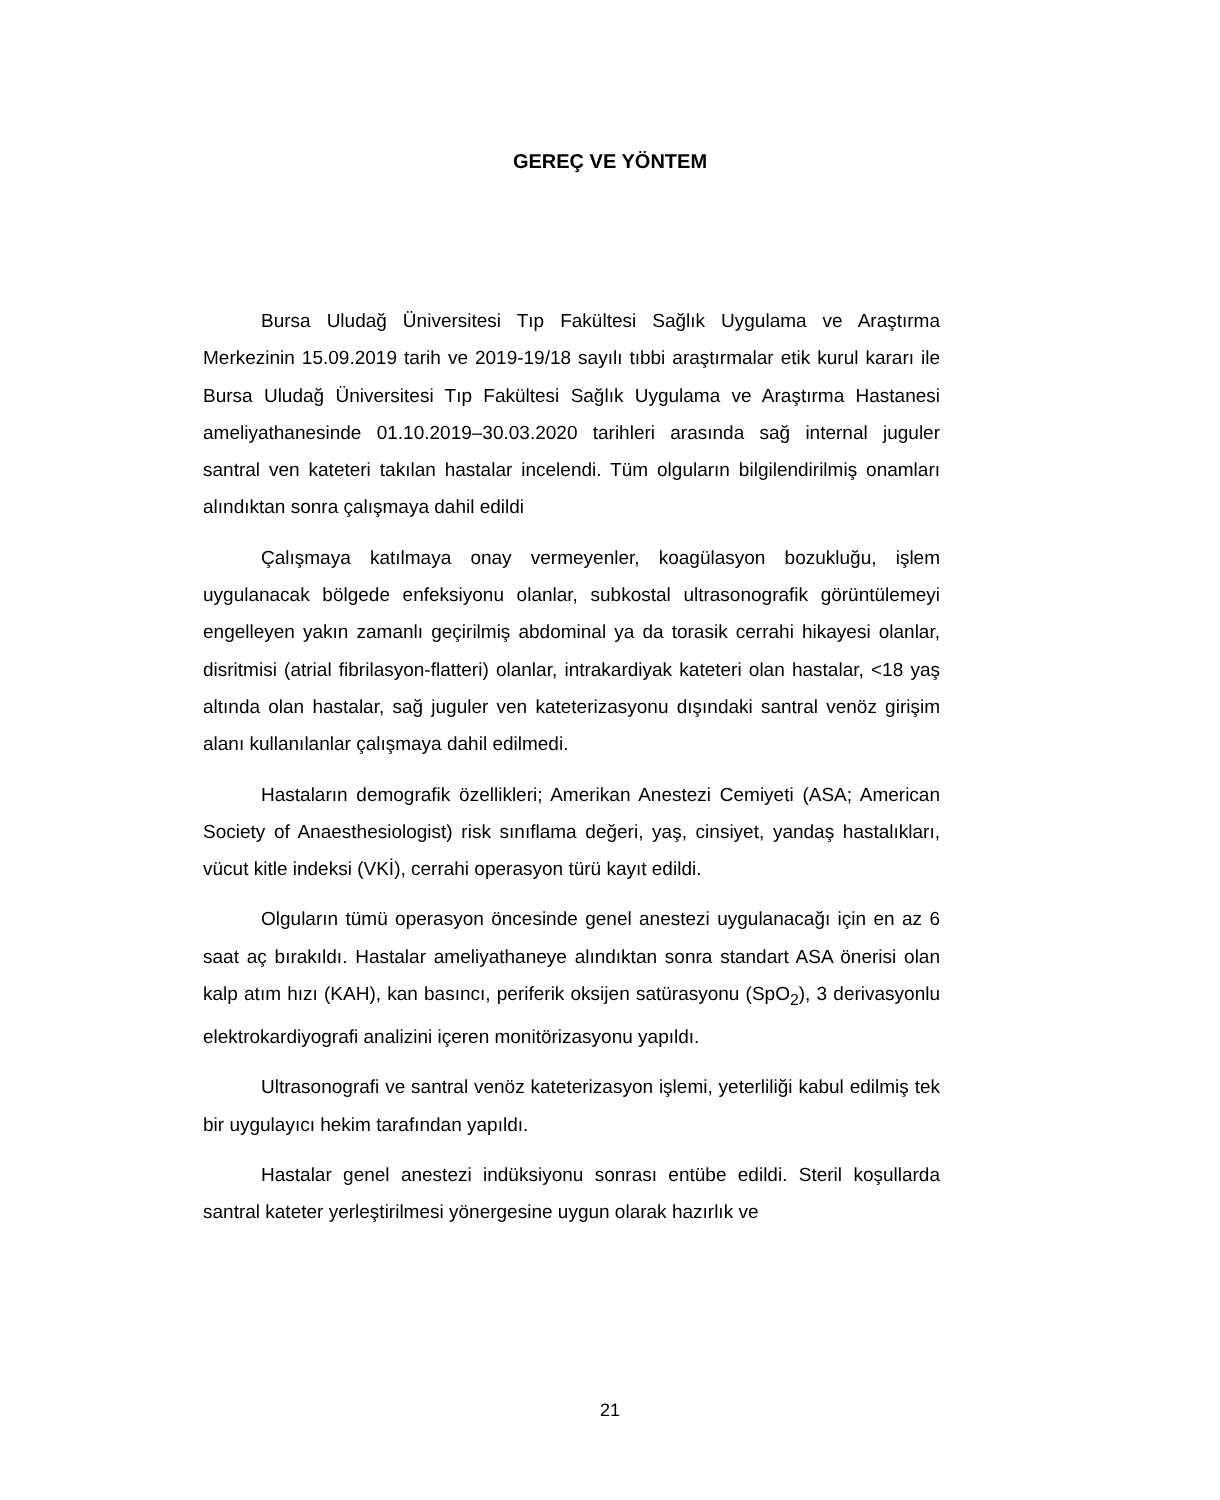GEREÇ VE YÖNTEM
Bursa Uludağ Üniversitesi Tıp Fakültesi Sağlık Uygulama ve Araştırma Merkezinin 15.09.2019 tarih ve 2019-19/18 sayılı tıbbi araştırmalar etik kurul kararı ile Bursa Uludağ Üniversitesi Tıp Fakültesi Sağlık Uygulama ve Araştırma Hastanesi ameliyathanesinde 01.10.2019–30.03.2020 tarihleri arasında sağ internal juguler santral ven kateteri takılan hastalar incelendi. Tüm olguların bilgilendirilmiş onamları alındıktan sonra çalışmaya dahil edildi
Çalışmaya katılmaya onay vermeyenler, koagülasyon bozukluğu, işlem uygulanacak bölgede enfeksiyonu olanlar, subkostal ultrasonografik görüntülemeyi engelleyen yakın zamanlı geçirilmiş abdominal ya da torasik cerrahi hikayesi olanlar, disritmisi (atrial fibrilasyon-flatteri) olanlar, intrakardiyak kateteri olan hastalar, <18 yaş altında olan hastalar, sağ juguler ven kateterizasyonu dışındaki santral venöz girişim alanı kullanılanlar çalışmaya dahil edilmedi.
Hastaların demografik özellikleri; Amerikan Anestezi Cemiyeti (ASA; American Society of Anaesthesiologist) risk sınıflama değeri, yaş, cinsiyet, yandaş hastalıkları, vücut kitle indeksi (VKİ), cerrahi operasyon türü kayıt edildi.
Olguların tümü operasyon öncesinde genel anestezi uygulanacağı için en az 6 saat aç bırakıldı. Hastalar ameliyathaneye alındıktan sonra standart ASA önerisi olan kalp atım hızı (KAH), kan basıncı, periferik oksijen satürasyonu (SpO<sub>2</sub>), 3 derivasyonlu elektrokardiyografi analizini içeren monitörizasyonu yapıldı.
Ultrasonografi ve santral venöz kateterizasyon işlemi, yeterliliği kabul edilmiş tek bir uygulayıcı hekim tarafından yapıldı.
Hastalar genel anestezi indüksiyonu sonrası entübe edildi. Steril koşullarda santral kateter yerleştirilmesi yönergesine uygun olarak hazırlık ve
21